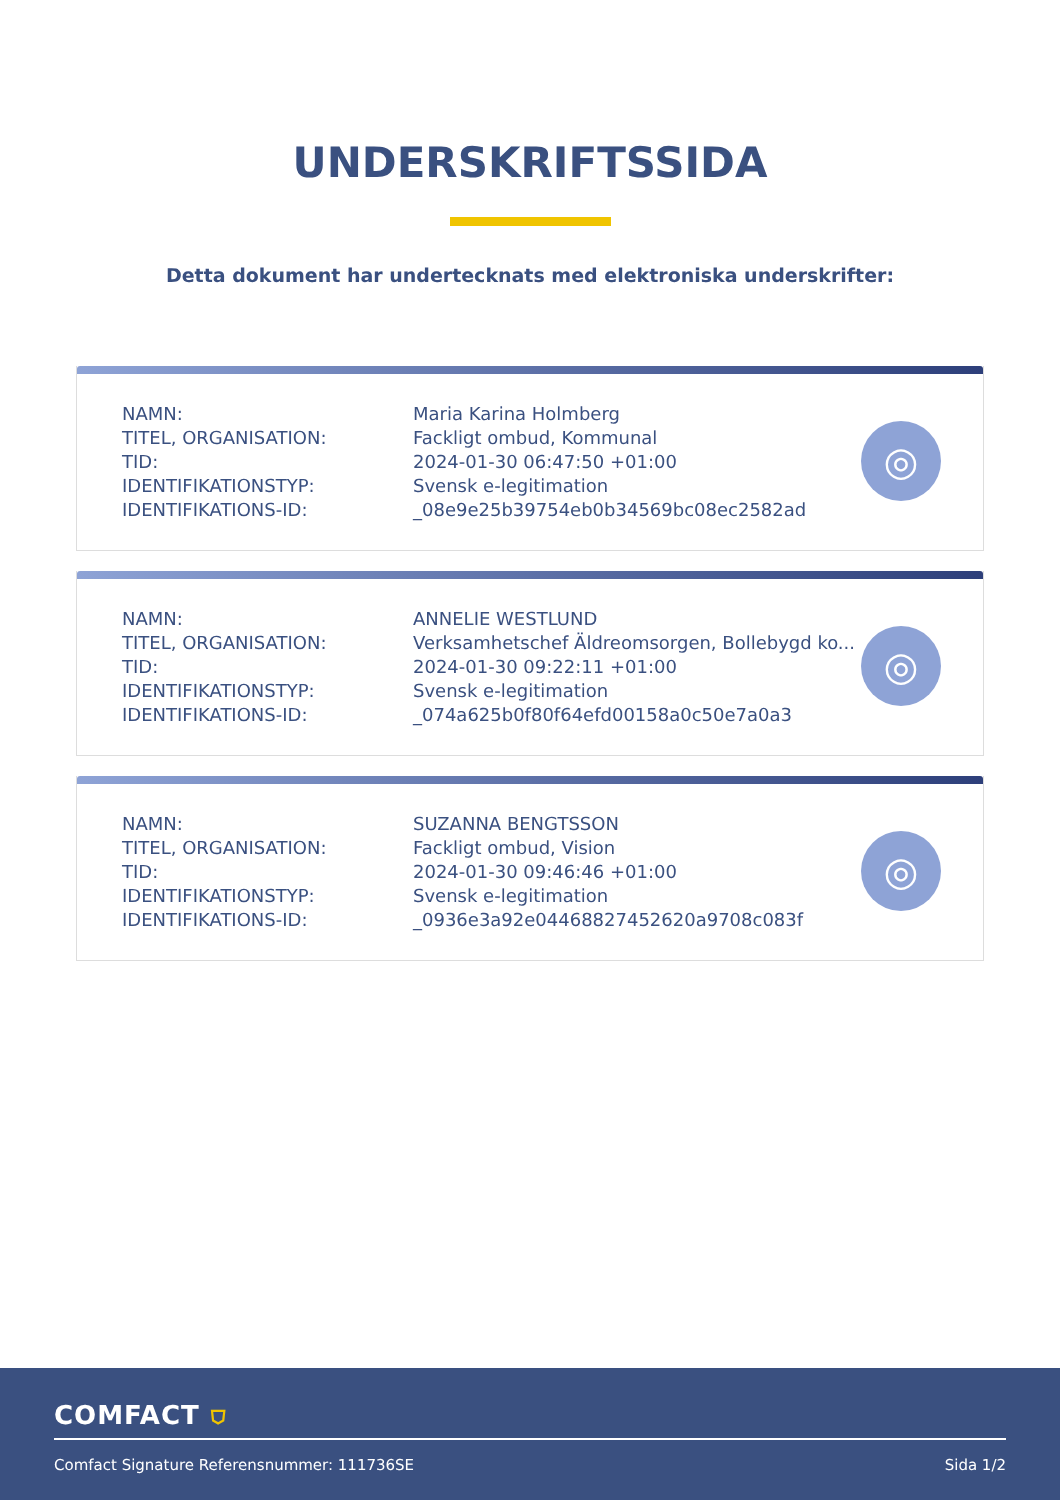UNDERSKRIFTSSIDA
Detta dokument har undertecknats med elektroniska underskrifter:
| NAMN: | Maria Karina Holmberg |
| TITEL, ORGANISATION: | Fackligt ombud, Kommunal |
| TID: | 2024-01-30 06:47:50 +01:00 |
| IDENTIFIKATIONSTYP: | Svensk e-legitimation |
| IDENTIFIKATIONS-ID: | _08e9e25b39754eb0b34569bc08ec2582ad |
◎
| NAMN: | ANNELIE WESTLUND |
| TITEL, ORGANISATION: | Verksamhetschef Äldreomsorgen, Bollebygd ko... |
| TID: | 2024-01-30 09:22:11 +01:00 |
| IDENTIFIKATIONSTYP: | Svensk e-legitimation |
| IDENTIFIKATIONS-ID: | _074a625b0f80f64efd00158a0c50e7a0a3 |
◎
| NAMN: | SUZANNA BENGTSSON |
| TITEL, ORGANISATION: | Fackligt ombud, Vision |
| TID: | 2024-01-30 09:46:46 +01:00 |
| IDENTIFIKATIONSTYP: | Svensk e-legitimation |
| IDENTIFIKATIONS-ID: | _0936e3a92e04468827452620a9708c083f |
◎
COMFACT ⛉
Comfact Signature Referensnummer: 111736SE
Sida 1/2